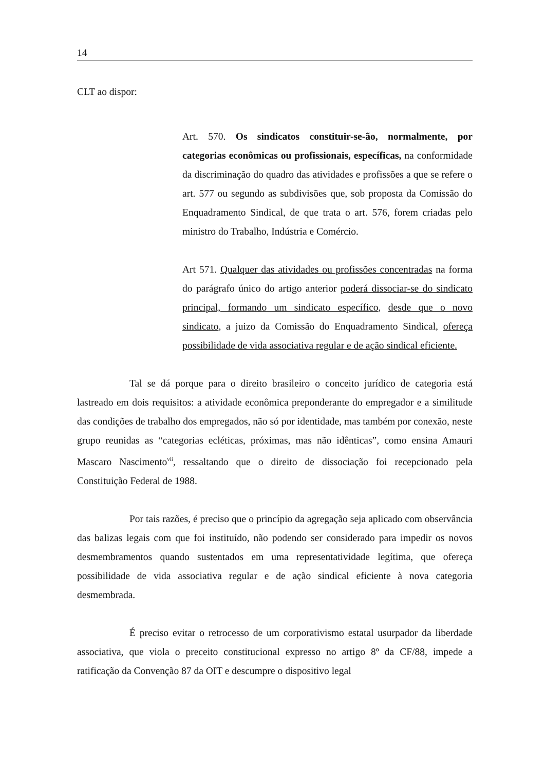14
CLT ao dispor:
Art. 570. Os sindicatos constituir-se-ão, normalmente, por categorias econômicas ou profissionais, específicas, na conformidade da discriminação do quadro das atividades e profissões a que se refere o art. 577 ou segundo as subdivisões que, sob proposta da Comissão do Enquadramento Sindical, de que trata o art. 576, forem criadas pelo ministro do Trabalho, Indústria e Comércio.
Art 571. Qualquer das atividades ou profissões concentradas na forma do parágrafo único do artigo anterior poderá dissociar-se do sindicato principal, formando um sindicato específico, desde que o novo sindicato, a juizo da Comissão do Enquadramento Sindical, ofereça possibilidade de vida associativa regular e de ação sindical eficiente.
Tal se dá porque para o direito brasileiro o conceito jurídico de categoria está lastreado em dois requisitos: a atividade econômica preponderante do empregador e a similitude das condições de trabalho dos empregados, não só por identidade, mas também por conexão, neste grupo reunidas as “categorias ecléticas, próximas, mas não idênticas”, como ensina Amauri Mascaro Nascimento<sup>vii</sup>, ressaltando que o direito de dissociação foi recepcionado pela Constituição Federal de 1988.
Por tais razões, é preciso que o princípio da agregação seja aplicado com observância das balizas legais com que foi instituído, não podendo ser considerado para impedir os novos desmembramentos quando sustentados em uma representatividade legítima, que ofereça possibilidade de vida associativa regular e de ação sindical eficiente à nova categoria desmembrada.
É preciso evitar o retrocesso de um corporativismo estatal usurpador da liberdade associativa, que viola o preceito constitucional expresso no artigo 8º da CF/88, impede a ratificação da Convenção 87 da OIT e descumpre o dispositivo legal